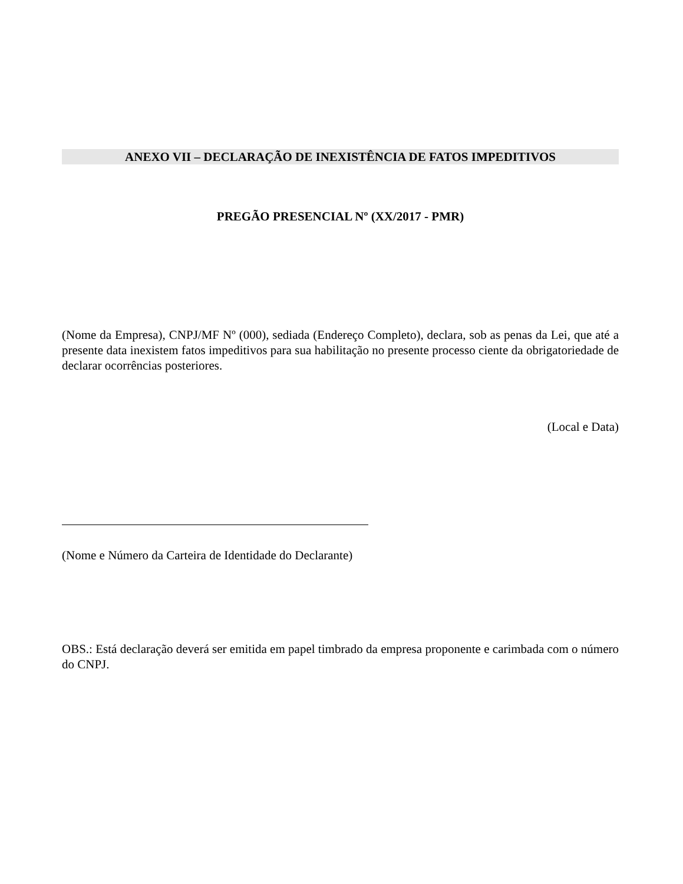ANEXO VII – DECLARAÇÃO DE INEXISTÊNCIA DE FATOS IMPEDITIVOS
PREGÃO PRESENCIAL Nº (XX/2017 - PMR)
(Nome da Empresa), CNPJ/MF Nº (000), sediada (Endereço Completo), declara, sob as penas da Lei, que até a presente data inexistem fatos impeditivos para sua habilitação no presente processo ciente da obrigatoriedade de declarar ocorrências posteriores.
(Local e Data)
(Nome e Número da Carteira de Identidade do Declarante)
OBS.: Está declaração deverá ser emitida em papel timbrado da empresa proponente e carimbada com o número do CNPJ.